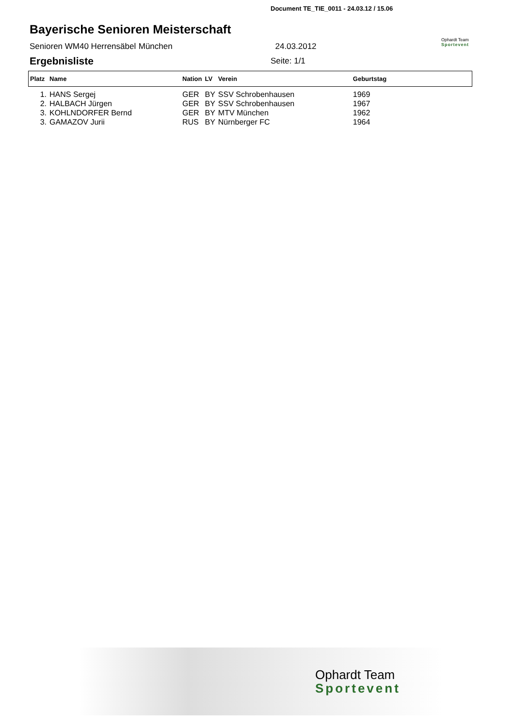Document TE_TIE_0011 - 24.03.12 / 15.06
Bayerische Senioren Meisterschaft
Senioren WM40 Herrensäbel München 24.03.2012
Ophardt Team
Sportevent
Ergebnisliste Seite: 1/1
| Platz | Name | Nation | LV | Verein | Geburtstag |
| --- | --- | --- | --- | --- | --- |
| 1. | HANS Sergej | GER | BY | SSV Schrobenhausen | 1969 |
| 2. | HALBACH Jürgen | GER | BY | SSV Schrobenhausen | 1967 |
| 3. | KOHLNDORFER Bernd | GER | BY | MTV München | 1962 |
| 3. | GAMAZOV Jurii | RUS | BY | Nürnberger FC | 1964 |
Ophardt Team
Sportevent